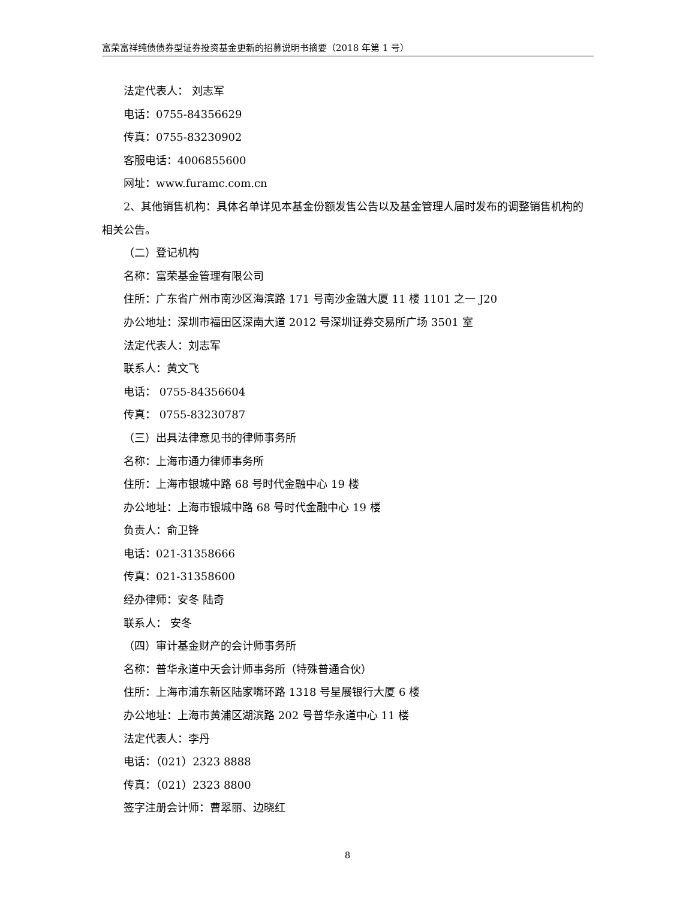富荣富祥纯债债券型证券投资基金更新的招募说明书摘要（2018 年第 1 号）
法定代表人： 刘志军
电话：0755-84356629
传真：0755-83230902
客服电话：4006855600
网址：www.furamc.com.cn
2、其他销售机构：具体名单详见本基金份额发售公告以及基金管理人届时发布的调整销售机构的相关公告。
（二）登记机构
名称：富荣基金管理有限公司
住所：广东省广州市南沙区海滨路 171 号南沙金融大厦 11 楼 1101 之一 J20
办公地址：深圳市福田区深南大道 2012 号深圳证券交易所广场 3501 室
法定代表人：刘志军
联系人：黄文飞
电话： 0755-84356604
传真： 0755-83230787
（三）出具法律意见书的律师事务所
名称：上海市通力律师事务所
住所：上海市银城中路 68 号时代金融中心 19 楼
办公地址：上海市银城中路 68 号时代金融中心 19 楼
负责人：俞卫锋
电话：021-31358666
传真：021-31358600
经办律师：安冬 陆奇
联系人： 安冬
（四）审计基金财产的会计师事务所
名称：普华永道中天会计师事务所（特殊普通合伙）
住所：上海市浦东新区陆家嘴环路 1318 号星展银行大厦 6 楼
办公地址：上海市黄浦区湖滨路 202 号普华永道中心 11 楼
法定代表人：李丹
电话：（021）2323 8888
传真：（021）2323 8800
签字注册会计师：曹翠丽、边晓红
8